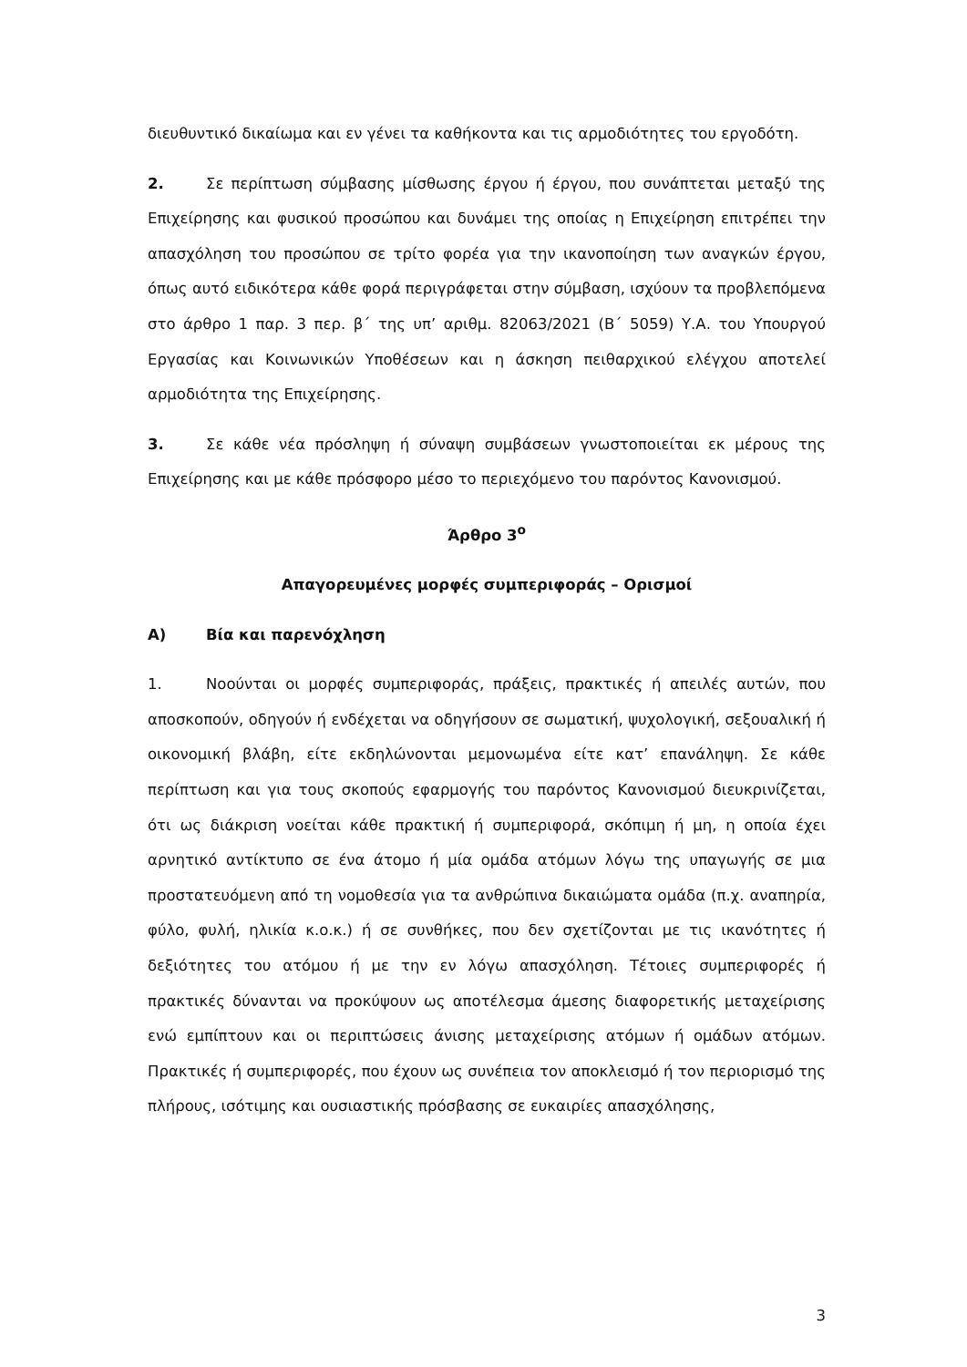διευθυντικό δικαίωμα και εν γένει τα καθήκοντα και τις αρμοδιότητες του εργοδότη.
2. Σε περίπτωση σύμβασης μίσθωσης έργου ή έργου, που συνάπτεται μεταξύ της Επιχείρησης και φυσικού προσώπου και δυνάμει της οποίας η Επιχείρηση επιτρέπει την απασχόληση του προσώπου σε τρίτο φορέα για την ικανοποίηση των αναγκών έργου, όπως αυτό ειδικότερα κάθε φορά περιγράφεται στην σύμβαση, ισχύουν τα προβλεπόμενα στο άρθρο 1 παρ. 3 περ. β΄ της υπ’ αριθμ. 82063/2021 (Β΄ 5059) Υ.Α. του Υπουργού Εργασίας και Κοινωνικών Υποθέσεων και η άσκηση πειθαρχικού ελέγχου αποτελεί αρμοδιότητα της Επιχείρησης.
3. Σε κάθε νέα πρόσληψη ή σύναψη συμβάσεων γνωστοποιείται εκ μέρους της Επιχείρησης και με κάθε πρόσφορο μέσο το περιεχόμενο του παρόντος Κανονισμού.
Άρθρο 3<sup>ο</sup>
Απαγορευμένες μορφές συμπεριφοράς – Ορισμοί
Α) Βία και παρενόχληση
1. Νοούνται οι μορφές συμπεριφοράς, πράξεις, πρακτικές ή απειλές αυτών, που αποσκοπούν, οδηγούν ή ενδέχεται να οδηγήσουν σε σωματική, ψυχολογική, σεξουαλική ή οικονομική βλάβη, είτε εκδηλώνονται μεμονωμένα είτε κατ’ επανάληψη. Σε κάθε περίπτωση και για τους σκοπούς εφαρμογής του παρόντος Κανονισμού διευκρινίζεται, ότι ως διάκριση νοείται κάθε πρακτική ή συμπεριφορά, σκόπιμη ή μη, η οποία έχει αρνητικό αντίκτυπο σε ένα άτομο ή μία ομάδα ατόμων λόγω της υπαγωγής σε μια προστατευόμενη από τη νομοθεσία για τα ανθρώπινα δικαιώματα ομάδα (π.χ. αναπηρία, φύλο, φυλή, ηλικία κ.ο.κ.) ή σε συνθήκες, που δεν σχετίζονται με τις ικανότητες ή δεξιότητες του ατόμου ή με την εν λόγω απασχόληση. Τέτοιες συμπεριφορές ή πρακτικές δύνανται να προκύψουν ως αποτέλεσμα άμεσης διαφορετικής μεταχείρισης ενώ εμπίπτουν και οι περιπτώσεις άνισης μεταχείρισης ατόμων ή ομάδων ατόμων. Πρακτικές ή συμπεριφορές, που έχουν ως συνέπεια τον αποκλεισμό ή τον περιορισμό της πλήρους, ισότιμης και ουσιαστικής πρόσβασης σε ευκαιρίες απασχόλησης,
3